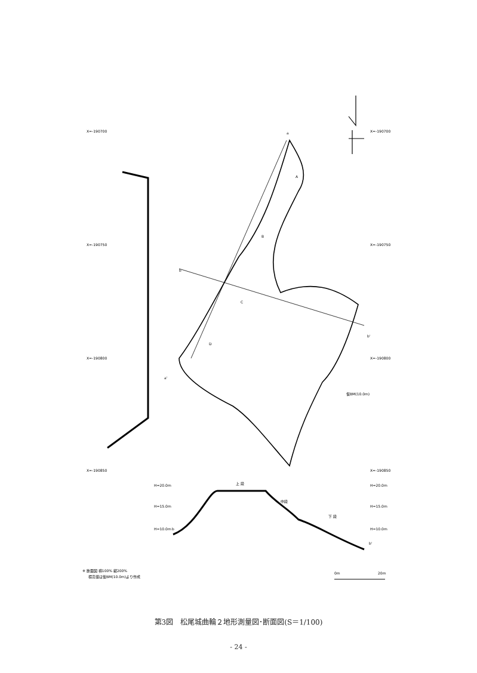X=-190700
X=-190700
X=-190750
X=-190750
X=-190800
X=-190800
X=-190850
X=-190850
H=20.0m
H=20.0m
H=15.0m
H=15.0m
H=10.0m
H=10.0m
b
b'
上 段
中段
下 段
a
b
b'
a'
A
B
C
D
仮BM(10.0m)
0m
20m
※ 断面図 横100% 縦200%
標高値は仮BM(10.0m)より作成
第3図　松尾城曲輪２地形測量図･断面図(S＝1/100)
- 24 -